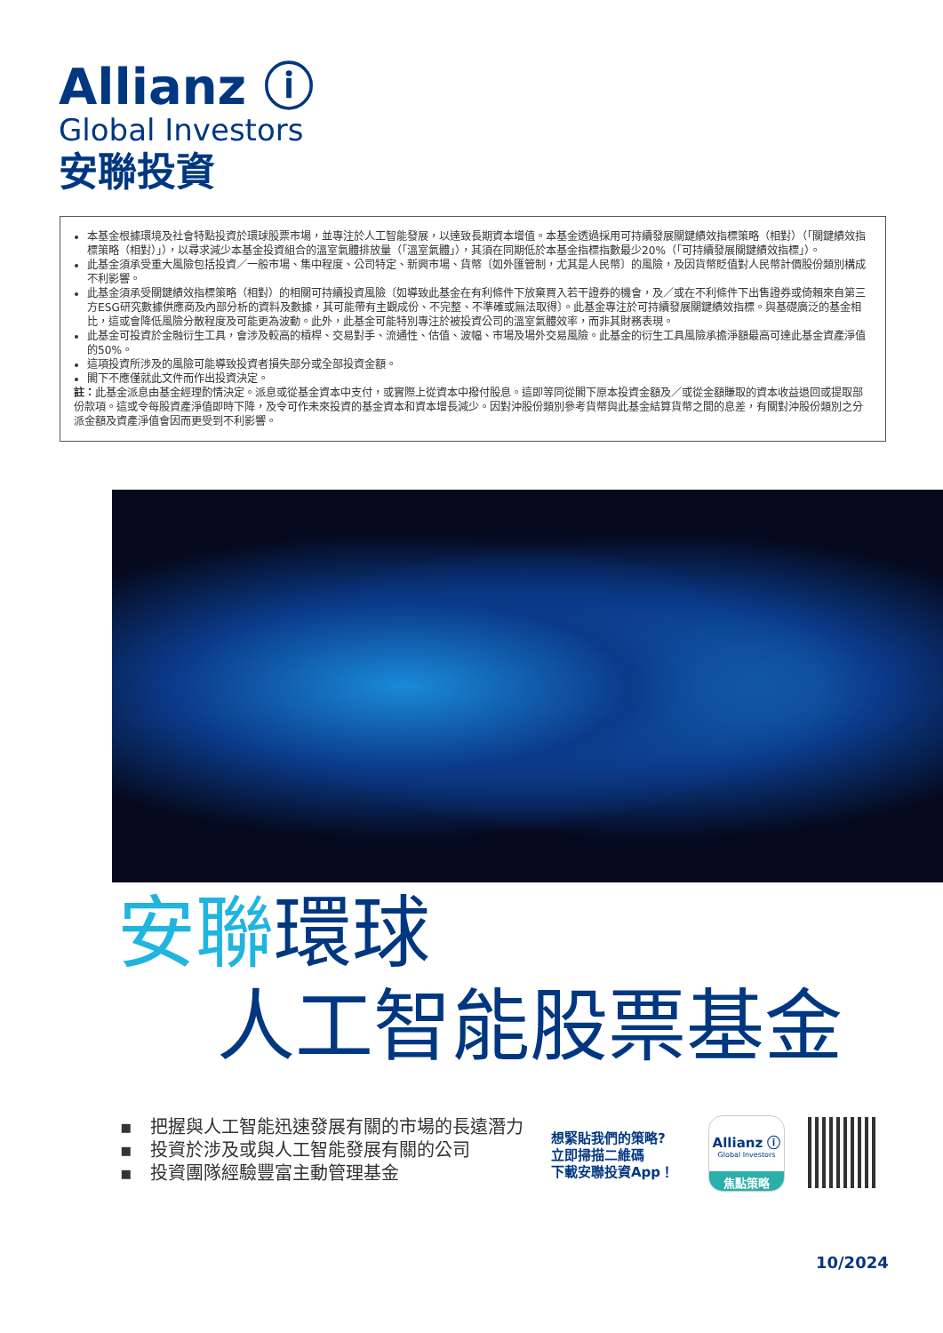Allianz ⓘ
Global Investors
安聯投資
本基金根據環境及社會特點投資於環球股票市場，並專注於人工智能發展，以達致長期資本增值。本基金透過採用可持續發展關鍵績效指標策略（相對）（「關鍵績效指標策略（相對）」），以尋求減少本基金投資組合的溫室氣體排放量（「溫室氣體」），其須在同期低於本基金指標指數最少20%（「可持續發展關鍵績效指標」）。
此基金須承受重大風險包括投資／一般市場、集中程度、公司特定、新興市場、貨幣〔如外匯管制，尤其是人民幣〕的風險，及因貨幣貶值對人民幣計價股份類別構成不利影響。
此基金須承受關鍵績效指標策略（相對）的相關可持續投資風險〔如導致此基金在有利條件下放棄買入若干證券的機會，及／或在不利條件下出售證券或倚賴來自第三方ESG研究數據供應商及內部分析的資料及數據，其可能帶有主觀成份、不完整、不準確或無法取得〕。此基金專注於可持續發展關鍵績效指標。與基礎廣泛的基金相比，這或會降低風險分散程度及可能更為波動。此外，此基金可能特別專注於被投資公司的溫室氣體效率，而非其財務表現。
此基金可投資於金融衍生工具，會涉及較高的槓桿、交易對手、流通性、估值、波幅、市場及場外交易風險。此基金的衍生工具風險承擔淨額最高可達此基金資產淨值的50%。
這項投資所涉及的風險可能導致投資者損失部分或全部投資金額。
閣下不應僅就此文件而作出投資決定。
註：此基金派息由基金經理酌情決定。派息或從基金資本中支付，或實際上從資本中撥付股息。這即等同從閣下原本投資金額及／或從金額賺取的資本收益退回或提取部份款項。這或令每股資產淨值即時下降，及令可作未來投資的基金資本和資本增長減少。因對沖股份類別參考貨幣與此基金結算貨幣之間的息差，有關對沖股份類別之分派金額及資產淨值會因而更受到不利影響。
安聯環球
人工智能股票基金
▪　把握與人工智能迅速發展有關的市場的長遠潛力
▪　投資於涉及或與人工智能發展有關的公司
▪　投資團隊經驗豐富主動管理基金
想緊貼我們的策略?
立即掃描二維碼
下載安聯投資App！
Allianz ⓘ
Global Investors
焦點策略
10/2024